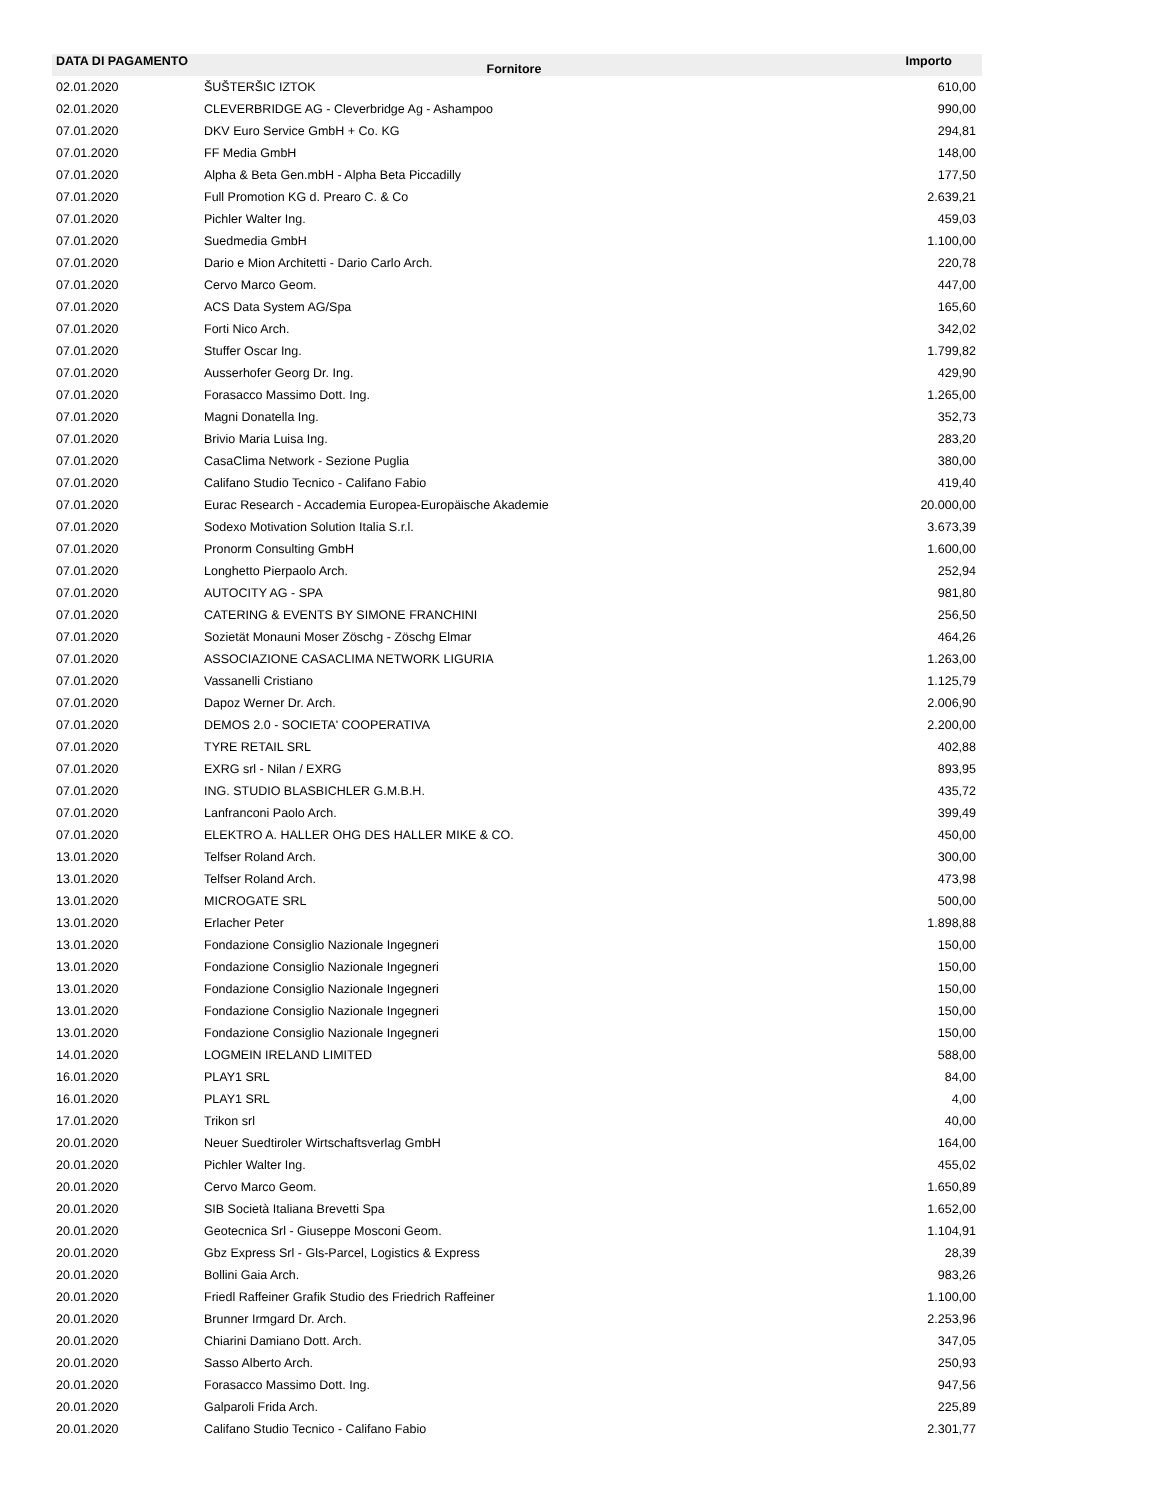| DATA DI PAGAMENTO | Fornitore | Importo |
| --- | --- | --- |
| 02.01.2020 | ŠUŠTERŠIC IZTOK | 610,00 |
| 02.01.2020 | CLEVERBRIDGE AG - Cleverbridge Ag - Ashampoo | 990,00 |
| 07.01.2020 | DKV Euro Service GmbH + Co. KG | 294,81 |
| 07.01.2020 | FF Media GmbH | 148,00 |
| 07.01.2020 | Alpha & Beta Gen.mbH - Alpha Beta Piccadilly | 177,50 |
| 07.01.2020 | Full Promotion KG d. Prearo C. & Co | 2.639,21 |
| 07.01.2020 | Pichler Walter Ing. | 459,03 |
| 07.01.2020 | Suedmedia GmbH | 1.100,00 |
| 07.01.2020 | Dario e Mion Architetti - Dario Carlo Arch. | 220,78 |
| 07.01.2020 | Cervo Marco Geom. | 447,00 |
| 07.01.2020 | ACS Data System AG/Spa | 165,60 |
| 07.01.2020 | Forti Nico Arch. | 342,02 |
| 07.01.2020 | Stuffer Oscar Ing. | 1.799,82 |
| 07.01.2020 | Ausserhofer Georg Dr. Ing. | 429,90 |
| 07.01.2020 | Forasacco Massimo Dott. Ing. | 1.265,00 |
| 07.01.2020 | Magni Donatella Ing. | 352,73 |
| 07.01.2020 | Brivio Maria Luisa Ing. | 283,20 |
| 07.01.2020 | CasaClima Network - Sezione Puglia | 380,00 |
| 07.01.2020 | Califano Studio Tecnico - Califano Fabio | 419,40 |
| 07.01.2020 | Eurac Research - Accademia Europea-Europäische Akademie | 20.000,00 |
| 07.01.2020 | Sodexo Motivation Solution Italia S.r.l. | 3.673,39 |
| 07.01.2020 | Pronorm Consulting GmbH | 1.600,00 |
| 07.01.2020 | Longhetto Pierpaolo Arch. | 252,94 |
| 07.01.2020 | AUTOCITY AG - SPA | 981,80 |
| 07.01.2020 | CATERING & EVENTS BY SIMONE FRANCHINI | 256,50 |
| 07.01.2020 | Sozietät Monauni Moser Zöschg - Zöschg Elmar | 464,26 |
| 07.01.2020 | ASSOCIAZIONE CASACLIMA NETWORK LIGURIA | 1.263,00 |
| 07.01.2020 | Vassanelli Cristiano | 1.125,79 |
| 07.01.2020 | Dapoz Werner Dr. Arch. | 2.006,90 |
| 07.01.2020 | DEMOS 2.0 - SOCIETA' COOPERATIVA | 2.200,00 |
| 07.01.2020 | TYRE RETAIL SRL | 402,88 |
| 07.01.2020 | EXRG srl - Nilan / EXRG | 893,95 |
| 07.01.2020 | ING. STUDIO BLASBICHLER G.M.B.H. | 435,72 |
| 07.01.2020 | Lanfranconi Paolo Arch. | 399,49 |
| 07.01.2020 | ELEKTRO A. HALLER OHG DES HALLER MIKE & CO. | 450,00 |
| 13.01.2020 | Telfser Roland Arch. | 300,00 |
| 13.01.2020 | Telfser Roland Arch. | 473,98 |
| 13.01.2020 | MICROGATE SRL | 500,00 |
| 13.01.2020 | Erlacher Peter | 1.898,88 |
| 13.01.2020 | Fondazione Consiglio Nazionale Ingegneri | 150,00 |
| 13.01.2020 | Fondazione Consiglio Nazionale Ingegneri | 150,00 |
| 13.01.2020 | Fondazione Consiglio Nazionale Ingegneri | 150,00 |
| 13.01.2020 | Fondazione Consiglio Nazionale Ingegneri | 150,00 |
| 13.01.2020 | Fondazione Consiglio Nazionale Ingegneri | 150,00 |
| 14.01.2020 | LOGMEIN IRELAND LIMITED | 588,00 |
| 16.01.2020 | PLAY1 SRL | 84,00 |
| 16.01.2020 | PLAY1 SRL | 4,00 |
| 17.01.2020 | Trikon srl | 40,00 |
| 20.01.2020 | Neuer Suedtiroler Wirtschaftsverlag GmbH | 164,00 |
| 20.01.2020 | Pichler Walter Ing. | 455,02 |
| 20.01.2020 | Cervo Marco Geom. | 1.650,89 |
| 20.01.2020 | SIB Società Italiana Brevetti Spa | 1.652,00 |
| 20.01.2020 | Geotecnica Srl - Giuseppe Mosconi Geom. | 1.104,91 |
| 20.01.2020 | Gbz Express Srl - Gls-Parcel, Logistics & Express | 28,39 |
| 20.01.2020 | Bollini Gaia Arch. | 983,26 |
| 20.01.2020 | Friedl Raffeiner Grafik Studio des Friedrich Raffeiner | 1.100,00 |
| 20.01.2020 | Brunner Irmgard Dr. Arch. | 2.253,96 |
| 20.01.2020 | Chiarini Damiano Dott. Arch. | 347,05 |
| 20.01.2020 | Sasso Alberto Arch. | 250,93 |
| 20.01.2020 | Forasacco Massimo Dott. Ing. | 947,56 |
| 20.01.2020 | Galparoli Frida Arch. | 225,89 |
| 20.01.2020 | Califano Studio Tecnico - Califano Fabio | 2.301,77 |